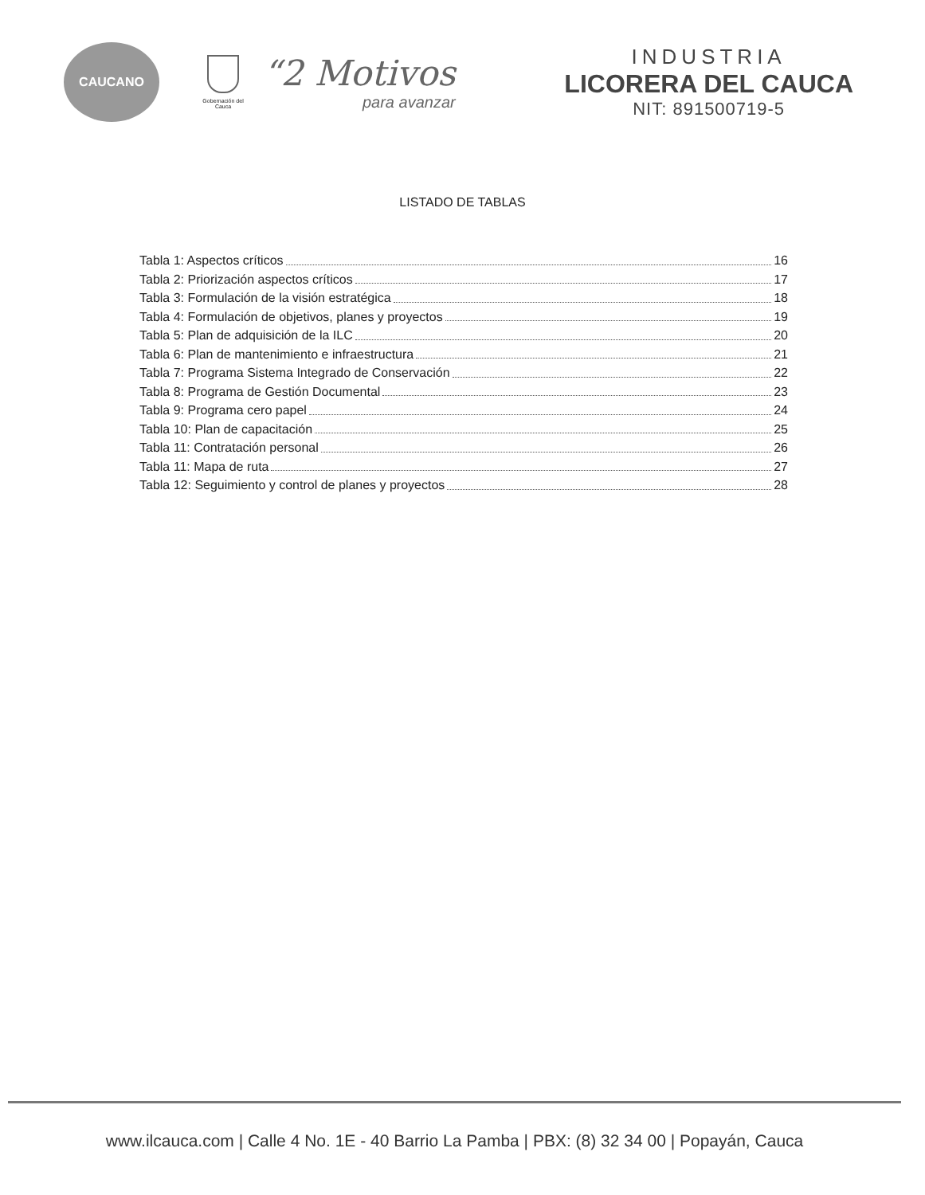CAUCANO
Gobernación del Cauca
“2 Motivos
para avanzar
INDUSTRIA
LICORERA DEL CAUCA
NIT: 891500719-5
LISTADO DE TABLAS
Tabla 1: Aspectos críticos 16
Tabla 2: Priorización aspectos críticos 17
Tabla 3: Formulación de la visión estratégica 18
Tabla 4: Formulación de objetivos, planes y proyectos 19
Tabla 5: Plan de adquisición de la ILC 20
Tabla 6: Plan de mantenimiento e infraestructura 21
Tabla 7: Programa Sistema Integrado de Conservación 22
Tabla 8: Programa de Gestión Documental 23
Tabla 9: Programa cero papel 24
Tabla 10: Plan de capacitación 25
Tabla 11: Contratación personal 26
Tabla 11: Mapa de ruta 27
Tabla 12: Seguimiento y control de planes y proyectos 28
www.ilcauca.com | Calle 4 No. 1E - 40 Barrio La Pamba | PBX: (8) 32 34 00 | Popayán, Cauca